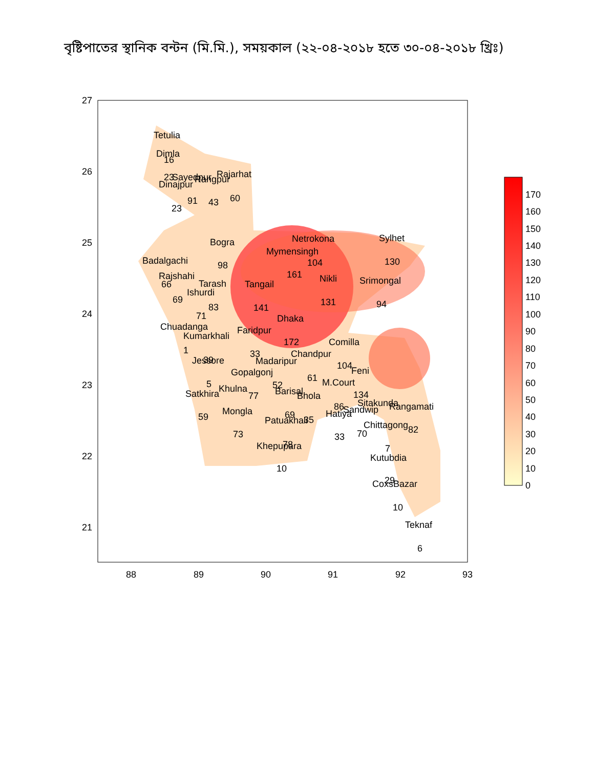বৃষ্টিপাতের স্থানিক বন্টন (মি.মি.), সময়কাল (২২-০৪-২০১৮ হতে ৩০-০৪-২০১৮ খ্রিঃ)
27
26
25
24
23
22
21
88
89
90
91
92
93
Tetulia
Dimla
16
23
Sayedpur
Rangpur
Rajarhat
Dinajpur
91
43
60
23
Bogra
Netrokona
Sylhet
Mymensingh
Badalgachi
98
104
130
Rajshahi
161
Nikli
Srimongal
66
Tarash
Tangail
Ishurdi
69
131
94
83
141
71
Dhaka
Chuadanga
Faridpur
Kumarkhali
172
Comilla
1
33
Chandpur
39
Jessore
Madaripur
104
Feni
Gopalgonj
61
M.Court
5
52
Khulna
Barisal
Satkhira
77
Bhola
134
Sitakunda
Rangamati
86
Sandwip
Mongla
Hatiya
59
69
Patuakhali
35
Chittagong
82
73
70
33
7
78
Khepupara
Kutubdia
10
29
CoxsBazar
10
Teknaf
6
170
160
150
140
130
120
110
100
90
80
70
60
50
40
30
20
10
0